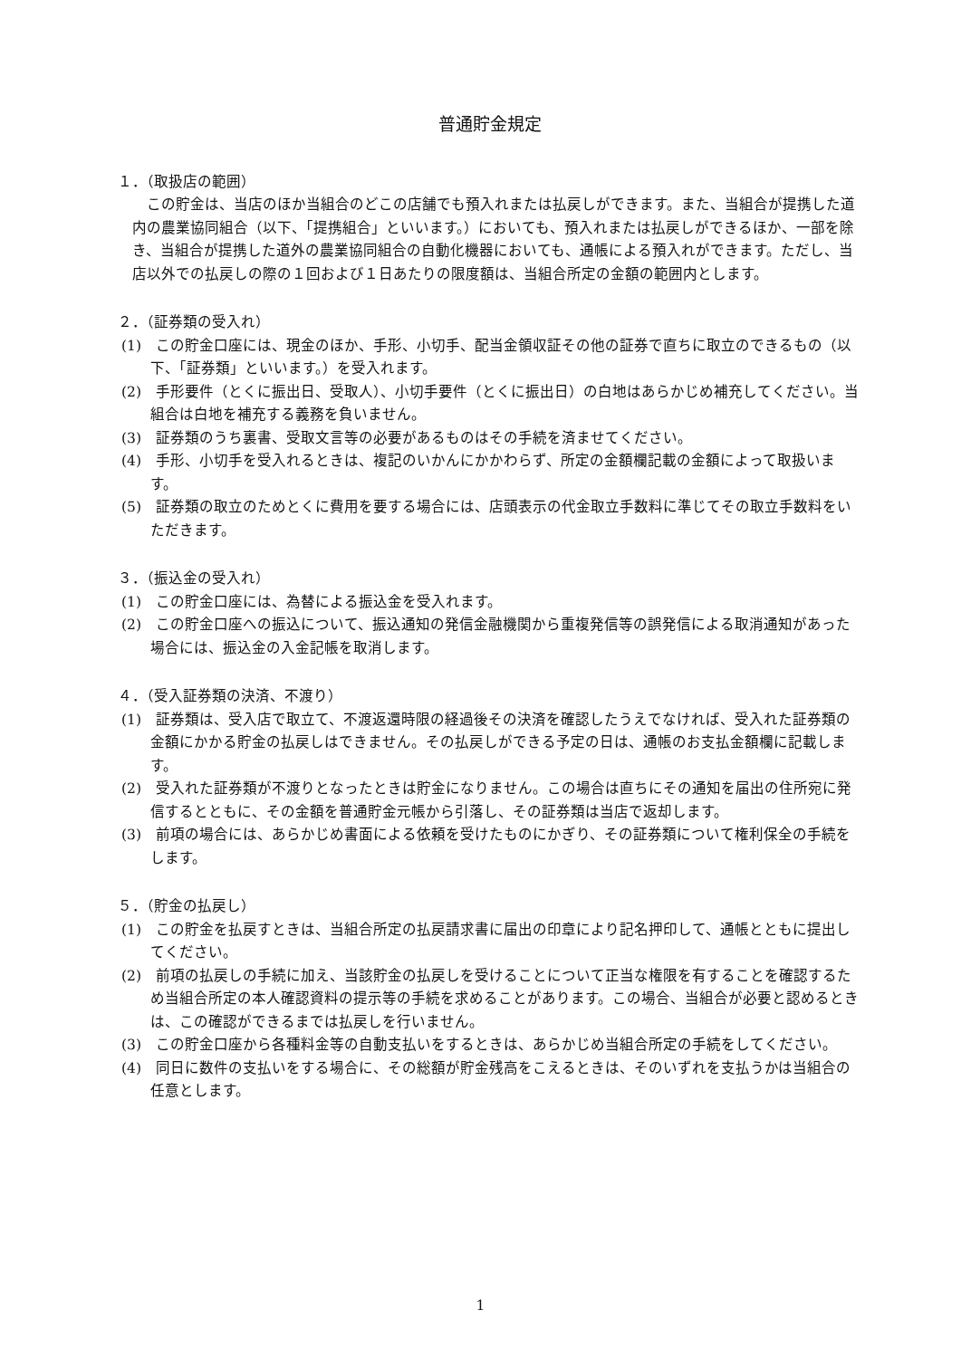普通貯金規定
１．（取扱店の範囲）
この貯金は、当店のほか当組合のどこの店舗でも預入れまたは払戻しができます。また、当組合が提携した道内の農業協同組合（以下、「提携組合」といいます。）においても、預入れまたは払戻しができるほか、一部を除き、当組合が提携した道外の農業協同組合の自動化機器においても、通帳による預入れができます。ただし、当店以外での払戻しの際の１回および１日あたりの限度額は、当組合所定の金額の範囲内とします。
２．（証券類の受入れ）
(1)　この貯金口座には、現金のほか、手形、小切手、配当金領収証その他の証券で直ちに取立のできるもの（以下、「証券類」といいます。）を受入れます。
(2)　手形要件（とくに振出日、受取人）、小切手要件（とくに振出日）の白地はあらかじめ補充してください。当組合は白地を補充する義務を負いません。
(3)　証券類のうち裏書、受取文言等の必要があるものはその手続を済ませてください。
(4)　手形、小切手を受入れるときは、複記のいかんにかかわらず、所定の金額欄記載の金額によって取扱います。
(5)　証券類の取立のためとくに費用を要する場合には、店頭表示の代金取立手数料に準じてその取立手数料をいただきます。
３．（振込金の受入れ）
(1)　この貯金口座には、為替による振込金を受入れます。
(2)　この貯金口座への振込について、振込通知の発信金融機関から重複発信等の誤発信による取消通知があった場合には、振込金の入金記帳を取消します。
４．（受入証券類の決済、不渡り）
(1)　証券類は、受入店で取立て、不渡返還時限の経過後その決済を確認したうえでなければ、受入れた証券類の金額にかかる貯金の払戻しはできません。その払戻しができる予定の日は、通帳のお支払金額欄に記載します。
(2)　受入れた証券類が不渡りとなったときは貯金になりません。この場合は直ちにその通知を届出の住所宛に発信するとともに、その金額を普通貯金元帳から引落し、その証券類は当店で返却します。
(3)　前項の場合には、あらかじめ書面による依頼を受けたものにかぎり、その証券類について権利保全の手続をします。
５．（貯金の払戻し）
(1)　この貯金を払戻すときは、当組合所定の払戻請求書に届出の印章により記名押印して、通帳とともに提出してください。
(2)　前項の払戻しの手続に加え、当該貯金の払戻しを受けることについて正当な権限を有することを確認するため当組合所定の本人確認資料の提示等の手続を求めることがあります。この場合、当組合が必要と認めるときは、この確認ができるまでは払戻しを行いません。
(3)　この貯金口座から各種料金等の自動支払いをするときは、あらかじめ当組合所定の手続をしてください。
(4)　同日に数件の支払いをする場合に、その総額が貯金残高をこえるときは、そのいずれを支払うかは当組合の任意とします。
1